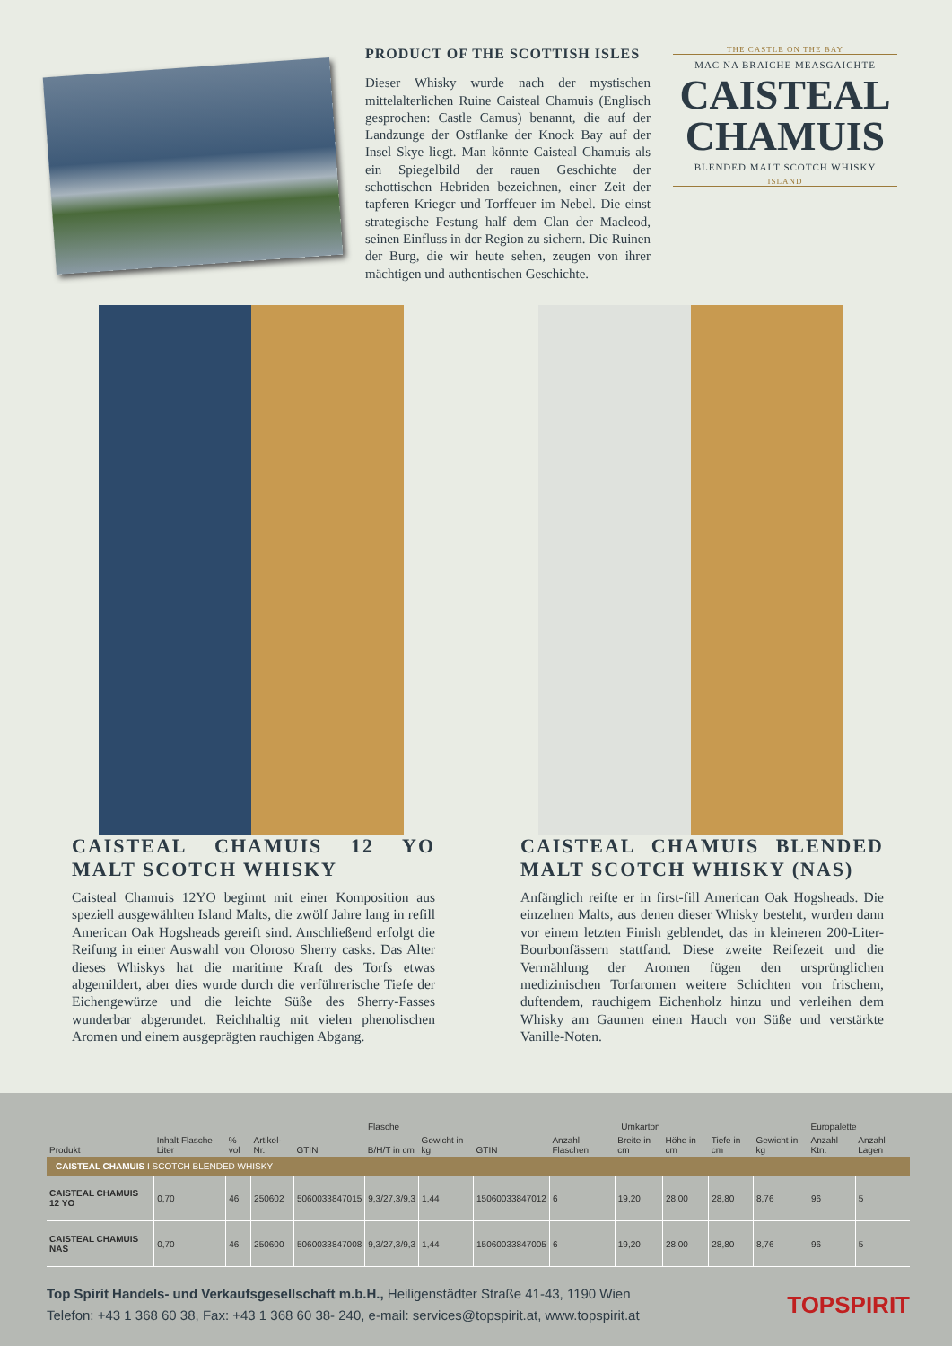PRODUCT OF THE SCOTTISH ISLES
Dieser Whisky wurde nach der mystischen mittelalterlichen Ruine Caisteal Chamuis (Englisch gesprochen: Castle Camus) benannt, die auf der Landzunge der Ostflanke der Knock Bay auf der Insel Skye liegt. Man könnte Caisteal Chamuis als ein Spiegelbild der rauen Geschichte der schottischen Hebriden bezeichnen, einer Zeit der tapferen Krieger und Torffeuer im Nebel. Die einst strategische Festung half dem Clan der Macleod, seinen Einfluss in der Region zu sichern. Die Ruinen der Burg, die wir heute sehen, zeugen von ihrer mächtigen und authentischen Geschichte.
THE CASTLE ON THE BAY
MAC NA BRAICHE MEASGAICHTE
CAISTEAL
CHAMUIS
BLENDED MALT SCOTCH WHISKY
ISLAND
CAISTEAL CHAMUIS 12 YO MALT SCOTCH WHISKY
Caisteal Chamuis 12YO beginnt mit einer Komposition aus speziell ausgewählten Island Malts, die zwölf Jahre lang in refill American Oak Hogsheads gereift sind. Anschließend erfolgt die Reifung in einer Auswahl von Oloroso Sherry casks. Das Alter dieses Whiskys hat die maritime Kraft des Torfs etwas abgemildert, aber dies wurde durch die verführerische Tiefe der Eichengewürze und die leichte Süße des Sherry-Fasses wunderbar abgerundet. Reichhaltig mit vielen phenolischen Aromen und einem ausgeprägten rauchigen Abgang.
CAISTEAL CHAMUIS BLENDED MALT SCOTCH WHISKY (NAS)
Anfänglich reifte er in first-fill American Oak Hogsheads. Die einzelnen Malts, aus denen dieser Whisky besteht, wurden dann vor einem letzten Finish geblendet, das in kleineren 200-Liter-Bourbonfässern stattfand. Diese zweite Reifezeit und die Vermählung der Aromen fügen den ursprünglichen medizinischen Torfaromen weitere Schichten von frischem, duftendem, rauchigem Eichenholz hinzu und verleihen dem Whisky am Gaumen einen Hauch von Süße und verstärkte Vanille-Noten.
| Produkt | Inhalt Flasche Liter | % vol | Artikel-Nr. | Flasche | | | Umkarton | | | | | | Europalette | |
| --- | --- | --- | --- | --- | --- | --- | --- | --- | --- | --- | --- | --- | --- | --- |
| | | | | GTIN | B/H/T in cm | Gewicht in kg | GTIN | Anzahl Flaschen | Breite in cm | Höhe in cm | Tiefe in cm | Gewicht in kg | Anzahl Ktn. | Anzahl Lagen |
| CAISTEAL CHAMUIS I SCOTCH BLENDED WHISKY | | | | | | | | | | | | | | |
| CAISTEAL CHAMUIS 12 YO | 0,70 | 46 | 250602 | 5060033847015 | 9,3/27,3/9,3 | 1,44 | 15060033847012 | 6 | 19,20 | 28,00 | 28,80 | 8,76 | 96 | 5 |
| CAISTEAL CHAMUIS NAS | 0,70 | 46 | 250600 | 5060033847008 | 9,3/27,3/9,3 | 1,44 | 15060033847005 | 6 | 19,20 | 28,00 | 28,80 | 8,76 | 96 | 5 |
Top Spirit Handels- und Verkaufsgesellschaft m.b.H., Heiligenstädter Straße 41-43, 1190 Wien
Telefon: +43 1 368 60 38, Fax: +43 1 368 60 38- 240, e-mail: services@topspirit.at, www.topspirit.at
TOPSPIRIT